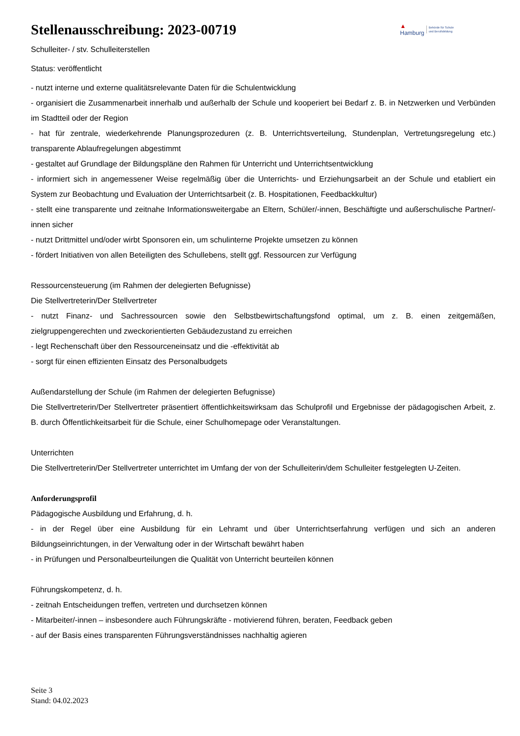Stellenausschreibung: 2023-00719
▲
Hamburg Behörde für Schule
und Berufsbildung
Schulleiter- / stv. Schulleiterstellen
Status: veröffentlicht
- nutzt interne und externe qualitätsrelevante Daten für die Schulentwicklung
- organisiert die Zusammenarbeit innerhalb und außerhalb der Schule und kooperiert bei Bedarf z. B. in Netzwerken und Verbünden im Stadtteil oder der Region
- hat für zentrale, wiederkehrende Planungsprozeduren (z. B. Unterrichtsverteilung, Stundenplan, Vertretungsregelung etc.) transparente Ablaufregelungen abgestimmt
- gestaltet auf Grundlage der Bildungspläne den Rahmen für Unterricht und Unterrichtsentwicklung
- informiert sich in angemessener Weise regelmäßig über die Unterrichts- und Erziehungsarbeit an der Schule und etabliert ein System zur Beobachtung und Evaluation der Unterrichtsarbeit (z. B. Hospitationen, Feedbackkultur)
- stellt eine transparente und zeitnahe Informationsweitergabe an Eltern, Schüler/-innen, Beschäftigte und außerschulische Partner/-innen sicher
- nutzt Drittmittel und/oder wirbt Sponsoren ein, um schulinterne Projekte umsetzen zu können
- fördert Initiativen von allen Beteiligten des Schullebens, stellt ggf. Ressourcen zur Verfügung
Ressourcensteuerung (im Rahmen der delegierten Befugnisse)
Die Stellvertreterin/Der Stellvertreter
- nutzt Finanz- und Sachressourcen sowie den Selbstbewirtschaftungsfond optimal, um z. B. einen zeitgemäßen, zielgruppengerechten und zweckorientierten Gebäudezustand zu erreichen
- legt Rechenschaft über den Ressourceneinsatz und die -effektivität ab
- sorgt für einen effizienten Einsatz des Personalbudgets
Außendarstellung der Schule (im Rahmen der delegierten Befugnisse)
Die Stellvertreterin/Der Stellvertreter präsentiert öffentlichkeitswirksam das Schulprofil und Ergebnisse der pädagogischen Arbeit, z. B. durch Öffentlichkeitsarbeit für die Schule, einer Schulhomepage oder Veranstaltungen.
Unterrichten
Die Stellvertreterin/Der Stellvertreter unterrichtet im Umfang der von der Schulleiterin/dem Schulleiter festgelegten U-Zeiten.
Anforderungsprofil
Pädagogische Ausbildung und Erfahrung, d. h.
- in der Regel über eine Ausbildung für ein Lehramt und über Unterrichtserfahrung verfügen und sich an anderen Bildungseinrichtungen, in der Verwaltung oder in der Wirtschaft bewährt haben
- in Prüfungen und Personalbeurteilungen die Qualität von Unterricht beurteilen können
Führungskompetenz, d. h.
- zeitnah Entscheidungen treffen, vertreten und durchsetzen können
- Mitarbeiter/-innen – insbesondere auch Führungskräfte - motivierend führen, beraten, Feedback geben
- auf der Basis eines transparenten Führungsverständnisses nachhaltig agieren
Seite 3
Stand: 04.02.2023